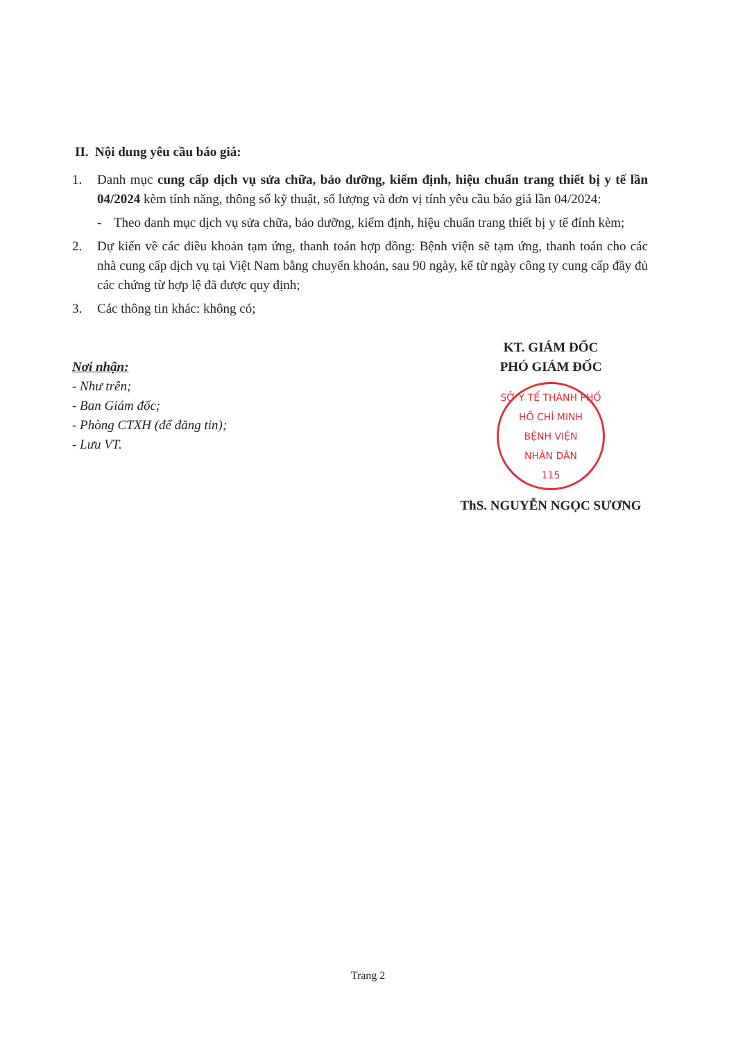II. Nội dung yêu cầu báo giá:
1. Danh mục cung cấp dịch vụ sửa chữa, bảo dưỡng, kiểm định, hiệu chuẩn trang thiết bị y tế lần 04/2024 kèm tính năng, thông số kỹ thuật, số lượng và đơn vị tính yêu cầu báo giá lần 04/2024:
- Theo danh mục dịch vụ sửa chữa, bảo dưỡng, kiểm định, hiệu chuẩn trang thiết bị y tế đính kèm;
2. Dự kiến về các điều khoản tạm ứng, thanh toán hợp đồng: Bệnh viện sẽ tạm ứng, thanh toán cho các nhà cung cấp dịch vụ tại Việt Nam bằng chuyển khoản, sau 90 ngày, kể từ ngày công ty cung cấp đầy đủ các chứng từ hợp lệ đã được quy định;
3. Các thông tin khác: không có;
Nơi nhận:
- Như trên;
- Ban Giám đốc;
- Phòng CTXH (để đăng tin);
- Lưu VT.
KT. GIÁM ĐỐC
PHÓ GIÁM ĐỐC
SỞ Y TẾ THÀNH PHỐ HỒ CHÍ MINH
BỆNH VIỆN
NHÂN DÂN
115
ThS. NGUYỄN NGỌC SƯƠNG
Trang 2